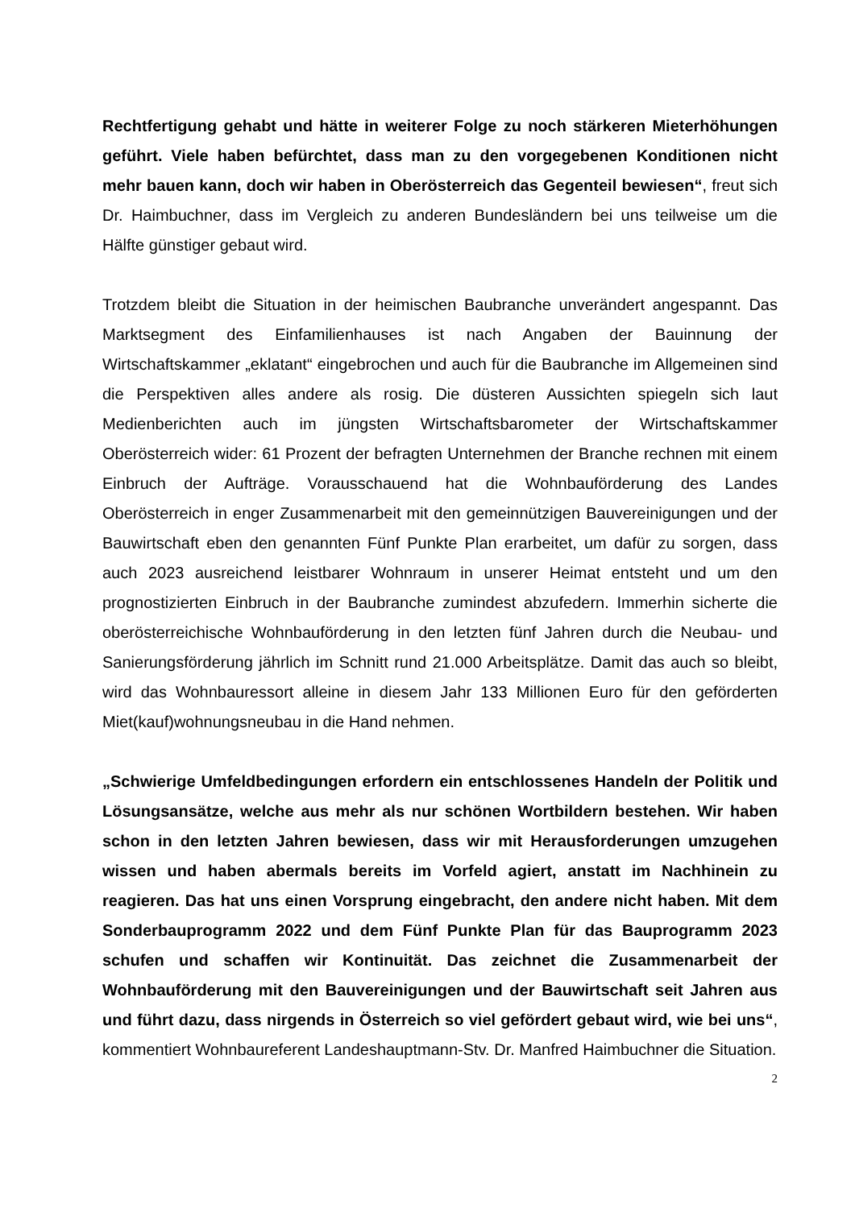Rechtfertigung gehabt und hätte in weiterer Folge zu noch stärkeren Mieterhöhungen geführt. Viele haben befürchtet, dass man zu den vorgegebenen Konditionen nicht mehr bauen kann, doch wir haben in Oberösterreich das Gegenteil bewiesen“, freut sich Dr. Haimbuchner, dass im Vergleich zu anderen Bundesländern bei uns teilweise um die Hälfte günstiger gebaut wird.
Trotzdem bleibt die Situation in der heimischen Baubranche unverändert angespannt. Das Marktsegment des Einfamilienhauses ist nach Angaben der Bauinnung der Wirtschaftskammer „eklatant“ eingebrochen und auch für die Baubranche im Allgemeinen sind die Perspektiven alles andere als rosig. Die düsteren Aussichten spiegeln sich laut Medienberichten auch im jüngsten Wirtschaftsbarometer der Wirtschaftskammer Oberösterreich wider: 61 Prozent der befragten Unternehmen der Branche rechnen mit einem Einbruch der Aufträge. Vorausschauend hat die Wohnbauförderung des Landes Oberösterreich in enger Zusammenarbeit mit den gemeinnützigen Bauvereinigungen und der Bauwirtschaft eben den genannten Fünf Punkte Plan erarbeitet, um dafür zu sorgen, dass auch 2023 ausreichend leistbarer Wohnraum in unserer Heimat entsteht und um den prognostizierten Einbruch in der Baubranche zumindest abzufedern. Immerhin sicherte die oberösterreichische Wohnbauförderung in den letzten fünf Jahren durch die Neubau- und Sanierungsförderung jährlich im Schnitt rund 21.000 Arbeitsplätze. Damit das auch so bleibt, wird das Wohnbauressort alleine in diesem Jahr 133 Millionen Euro für den geförderten Miet(kauf)wohnungsneubau in die Hand nehmen.
„Schwierige Umfeldbedingungen erfordern ein entschlossenes Handeln der Politik und Lösungsansätze, welche aus mehr als nur schönen Wortbildern bestehen. Wir haben schon in den letzten Jahren bewiesen, dass wir mit Herausforderungen umzugehen wissen und haben abermals bereits im Vorfeld agiert, anstatt im Nachhinein zu reagieren. Das hat uns einen Vorsprung eingebracht, den andere nicht haben. Mit dem Sonderbauprogramm 2022 und dem Fünf Punkte Plan für das Bauprogramm 2023 schufen und schaffen wir Kontinuität. Das zeichnet die Zusammenarbeit der Wohnbauförderung mit den Bauvereinigungen und der Bauwirtschaft seit Jahren aus und führt dazu, dass nirgends in Österreich so viel gefördert gebaut wird, wie bei uns“, kommentiert Wohnbaureferent Landeshauptmann-Stv. Dr. Manfred Haimbuchner die Situation.
2